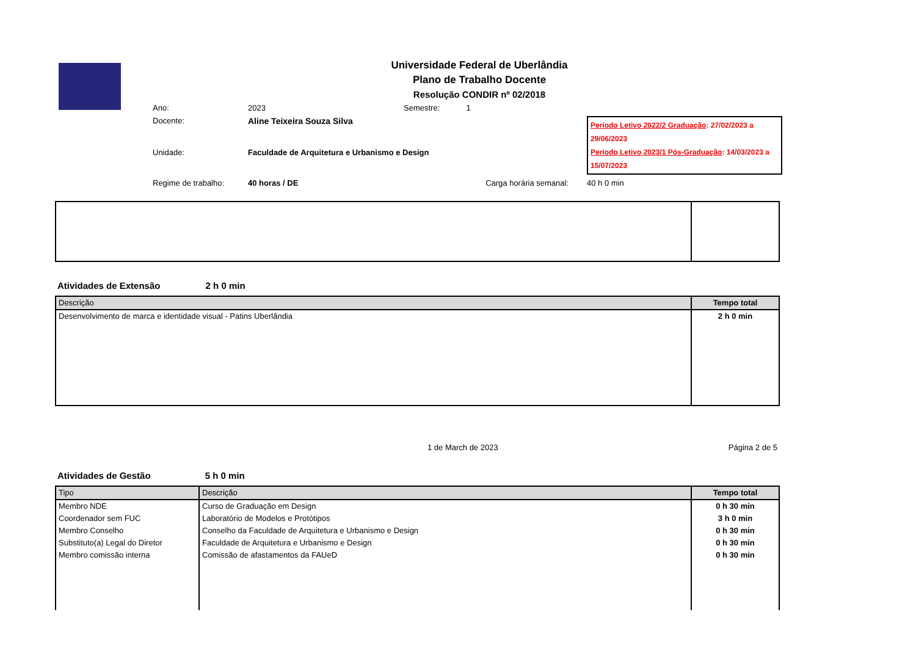Universidade Federal de Uberlândia
Plano de Trabalho Docente
Resolução CONDIR nº 02/2018
Ano:
2023
Semestre: 1
Docente:
Aline Teixeira Souza Silva
Período Letivo 2022/2 Graduação: 27/02/2023 a 29/06/2023
Período Letivo 2023/1 Pós-Graduação: 14/03/2023 a 15/07/2023
Unidade:
Faculdade de Arquitetura e Urbanismo e Design
Regime de trabalho:
40 horas / DE
Carga horária semanal:
40 h 0 min
Atividades de Extensão 2 h 0 min
| Descrição | Tempo total |
| --- | --- |
| Desenvolvimento de marca e identidade visual - Patins Uberlândia | 2 h 0 min |
1 de March de 2023 Página 2 de 5
Atividades de Gestão 5 h 0 min
| Tipo | Descrição | Tempo total |
| --- | --- | --- |
| Membro NDE | Curso de Graduação em Design | 0 h 30 min |
| Coordenador sem FUC | Laboratório de Modelos e Protótipos | 3 h 0 min |
| Membro Conselho | Conselho da Faculdade de Arquitetura e Urbanismo e Design | 0 h 30 min |
| Substituto(a) Legal do Diretor | Faculdade de Arquitetura e Urbanismo e Design | 0 h 30 min |
| Membro comissão interna | Comissão de afastamentos da FAUeD | 0 h 30 min |